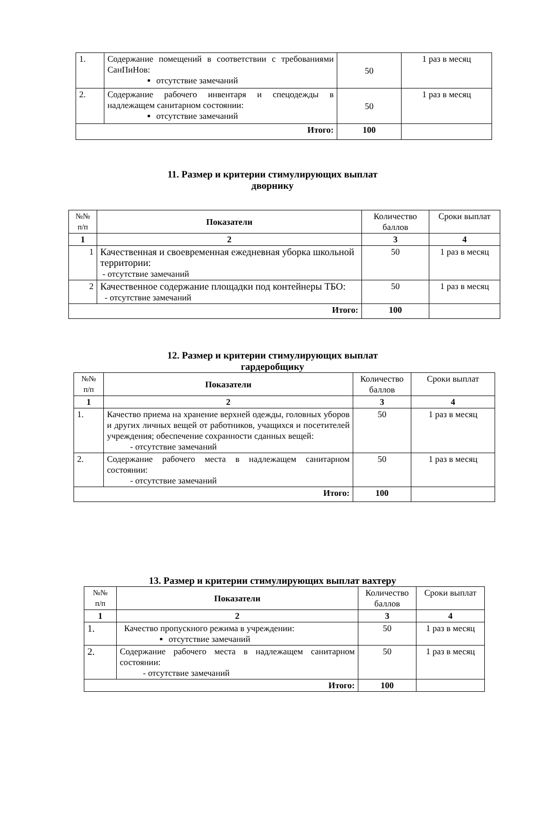| 1. | Содержание помещений в соответствии с требованиями СанПиНов: отсутствие замечаний | 50 | 1 раз в месяц |
| 2. | Содержание рабочего инвентаря и спецодежды в надлежащем санитарном состоянии: отсутствие замечаний | 50 | 1 раз в месяц |
| Итого: | | 100 | |
11. Размер и критерии стимулирующих выплат
дворнику
| №№ п/п | Показатели | Количество баллов | Сроки выплат |
| 1 | 2 | 3 | 4 |
| 1 | Качественная и своевременная ежедневная уборка школьной территории: - отсутствие замечаний | 50 | 1 раз в месяц |
| 2 | Качественное содержание площадки под контейнеры ТБО: - отсутствие замечаний | 50 | 1 раз в месяц |
| Итого: | | 100 | |
12. Размер и критерии стимулирующих выплат
гардеробщику
| №№ п/п | Показатели | Количество баллов | Сроки выплат |
| 1 | 2 | 3 | 4 |
| 1. | Качество приема на хранение верхней одежды, головных уборов и других личных вещей от работников, учащихся и посетителей учреждения; обеспечение сохранности сданных вещей: - отсутствие замечаний | 50 | 1 раз в месяц |
| 2. | Содержание рабочего места в надлежащем санитарном состоянии: - отсутствие замечаний | 50 | 1 раз в месяц |
| Итого: | | 100 | |
13. Размер и критерии стимулирующих выплат вахтеру
| №№ п/п | Показатели | Количество баллов | Сроки выплат |
| 1 | 2 | 3 | 4 |
| 1. | Качество пропускного режима в учреждении: отсутствие замечаний | 50 | 1 раз в месяц |
| 2. | Содержание рабочего места в надлежащем санитарном состоянии: - отсутствие замечаний | 50 | 1 раз в месяц |
| Итого: | | 100 | |